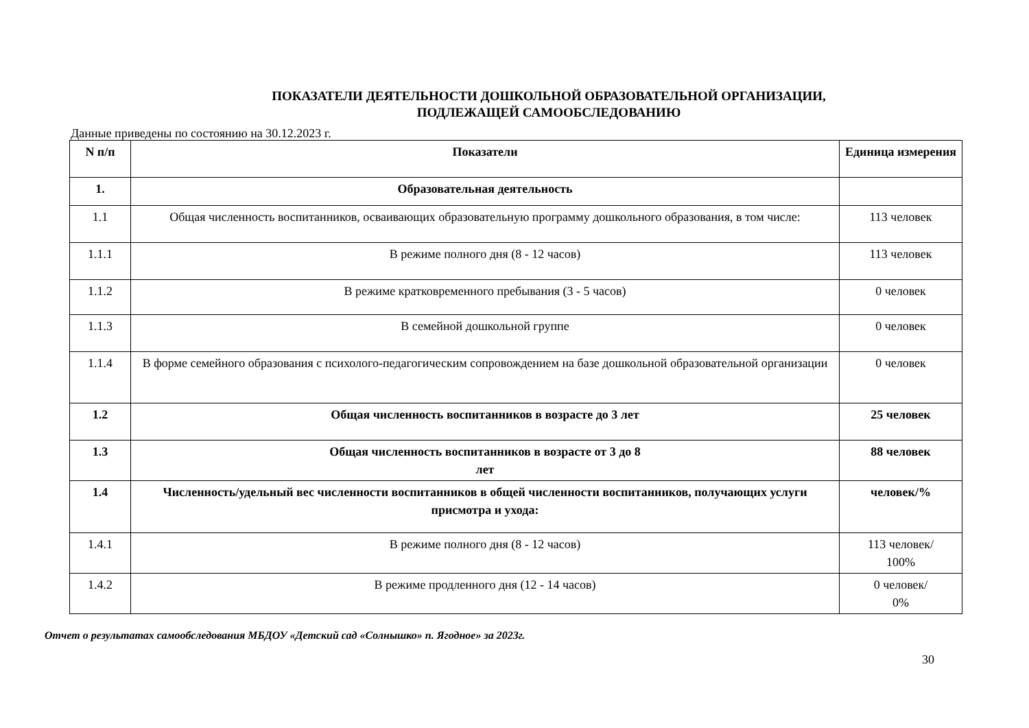ПОКАЗАТЕЛИ ДЕЯТЕЛЬНОСТИ ДОШКОЛЬНОЙ ОБРАЗОВАТЕЛЬНОЙ ОРГАНИЗАЦИИ,
ПОДЛЕЖАЩЕЙ САМООБСЛЕДОВАНИЮ
Данные приведены по состоянию на 30.12.2023 г.
| N п/п | Показатели | Единица измерения |
| --- | --- | --- |
| 1. | Образовательная деятельность | |
| 1.1 | Общая численность воспитанников, осваивающих образовательную программу дошкольного образования, в том числе: | 113 человек |
| 1.1.1 | В режиме полного дня (8 - 12 часов) | 113 человек |
| 1.1.2 | В режиме кратковременного пребывания (3 - 5 часов) | 0 человек |
| 1.1.3 | В семейной дошкольной группе | 0 человек |
| 1.1.4 | В форме семейного образования с психолого-педагогическим сопровождением на базе дошкольной образовательной организации | 0 человек |
| 1.2 | Общая численность воспитанников в возрасте до 3 лет | 25 человек |
| 1.3 | Общая численность воспитанников в возрасте от 3 до 8 лет | 88 человек |
| 1.4 | Численность/удельный вес численности воспитанников в общей численности воспитанников, получающих услуги присмотра и ухода: | человек/% |
| 1.4.1 | В режиме полного дня (8 - 12 часов) | 113 человек/ 100% |
| 1.4.2 | В режиме продленного дня (12 - 14 часов) | 0 человек/ 0% |
Отчет о результатах самообследования МБДОУ «Детский сад «Солнышко» п. Ягодное» за 2023г.
30